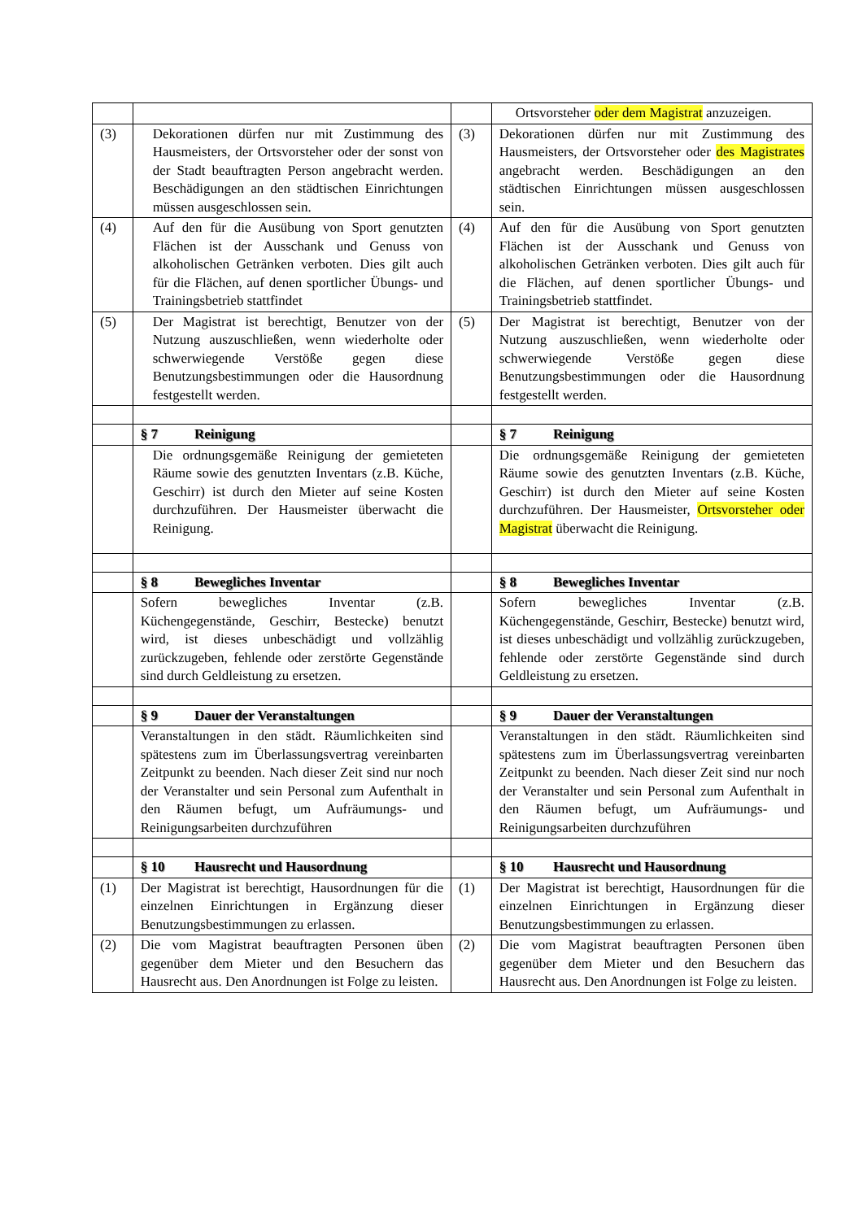| | | | Ortsvorsteher oder dem Magistrat anzuzeigen. |
| (3) | Dekorationen dürfen nur mit Zustimmung des Hausmeisters, der Ortsvorsteher oder der sonst von der Stadt beauftragten Person angebracht werden. Beschädigungen an den städtischen Einrichtungen müssen ausgeschlossen sein. | (3) | Dekorationen dürfen nur mit Zustimmung des Hausmeisters, der Ortsvorsteher oder des Magistrates angebracht werden. Beschädigungen an den städtischen Einrichtungen müssen ausgeschlossen sein. |
| (4) | Auf den für die Ausübung von Sport genutzten Flächen ist der Ausschank und Genuss von alkoholischen Getränken verboten. Dies gilt auch für die Flächen, auf denen sportlicher Übungs- und Trainingsbetrieb stattfindet | (4) | Auf den für die Ausübung von Sport genutzten Flächen ist der Ausschank und Genuss von alkoholischen Getränken verboten. Dies gilt auch für die Flächen, auf denen sportlicher Übungs- und Trainingsbetrieb stattfindet. |
| (5) | Der Magistrat ist berechtigt, Benutzer von der Nutzung auszuschließen, wenn wiederholte oder schwerwiegende Verstöße gegen diese Benutzungsbestimmungen oder die Hausordnung festgestellt werden. | (5) | Der Magistrat ist berechtigt, Benutzer von der Nutzung auszuschließen, wenn wiederholte oder schwerwiegende Verstöße gegen diese Benutzungsbestimmungen oder die Hausordnung festgestellt werden. |
| | § 7 Reinigung | | § 7 Reinigung |
| | Die ordnungsgemäße Reinigung der gemieteten Räume sowie des genutzten Inventars (z.B. Küche, Geschirr) ist durch den Mieter auf seine Kosten durchzuführen. Der Hausmeister überwacht die Reinigung. | | Die ordnungsgemäße Reinigung der gemieteten Räume sowie des genutzten Inventars (z.B. Küche, Geschirr) ist durch den Mieter auf seine Kosten durchzuführen. Der Hausmeister, Ortsvorsteher oder Magistrat überwacht die Reinigung. |
| | § 8 Bewegliches Inventar | | § 8 Bewegliches Inventar |
| | Sofern bewegliches Inventar (z.B. Küchengegenstände, Geschirr, Bestecke) benutzt wird, ist dieses unbeschädigt und vollzählig zurückzugeben, fehlende oder zerstörte Gegenstände sind durch Geldleistung zu ersetzen. | | Sofern bewegliches Inventar (z.B. Küchengegenstände, Geschirr, Bestecke) benutzt wird, ist dieses unbeschädigt und vollzählig zurückzugeben, fehlende oder zerstörte Gegenstände sind durch Geldleistung zu ersetzen. |
| | § 9 Dauer der Veranstaltungen | | § 9 Dauer der Veranstaltungen |
| | Veranstaltungen in den städt. Räumlichkeiten sind spätestens zum im Überlassungsvertrag vereinbarten Zeitpunkt zu beenden. Nach dieser Zeit sind nur noch der Veranstalter und sein Personal zum Aufenthalt in den Räumen befugt, um Aufräumungs- und Reinigungsarbeiten durchzuführen | | Veranstaltungen in den städt. Räumlichkeiten sind spätestens zum im Überlassungsvertrag vereinbarten Zeitpunkt zu beenden. Nach dieser Zeit sind nur noch der Veranstalter und sein Personal zum Aufenthalt in den Räumen befugt, um Aufräumungs- und Reinigungsarbeiten durchzuführen |
| | § 10 Hausrecht und Hausordnung | | § 10 Hausrecht und Hausordnung |
| (1) | Der Magistrat ist berechtigt, Hausordnungen für die einzelnen Einrichtungen in Ergänzung dieser Benutzungsbestimmungen zu erlassen. | (1) | Der Magistrat ist berechtigt, Hausordnungen für die einzelnen Einrichtungen in Ergänzung dieser Benutzungsbestimmungen zu erlassen. |
| (2) | Die vom Magistrat beauftragten Personen üben gegenüber dem Mieter und den Besuchern das Hausrecht aus. Den Anordnungen ist Folge zu leisten. | (2) | Die vom Magistrat beauftragten Personen üben gegenüber dem Mieter und den Besuchern das Hausrecht aus. Den Anordnungen ist Folge zu leisten. |